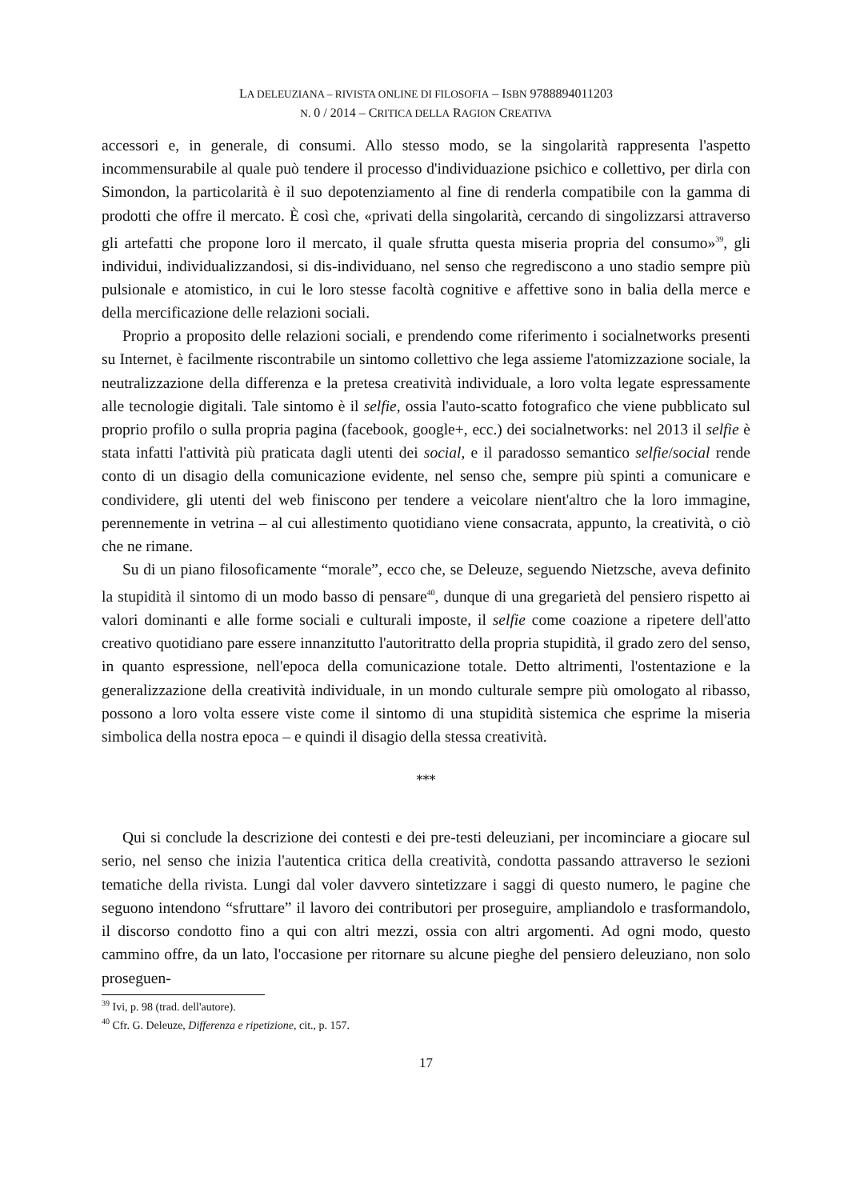LA DELEUZIANA – RIVISTA ONLINE DI FILOSOFIA – ISBN 9788894011203
N. 0 / 2014 – CRITICA DELLA RAGION CREATIVA
accessori e, in generale, di consumi. Allo stesso modo, se la singolarità rappresenta l'a­spetto incommensurabile al quale può tendere il processo d'individuazione psichico e collettivo, per dirla con Simondon, la particolarità è il suo depotenziamento al fine di renderla compatibile con la gamma di prodotti che offre il mercato. È così che, «privati della singolarità, cercando di singolizzarsi attraverso gli artefatti che propone loro il mercato, il quale sfrutta questa miseria propria del consumo»<sup>39</sup>, gli individui, individualizzandosi, si dis-individuano, nel senso che regrediscono a uno stadio sempre più pulsionale e atomistico, in cui le loro stesse facoltà cognitive e affettive sono in balia della merce e della mercificazione delle relazioni sociali.
Proprio a proposito delle relazioni sociali, e prendendo come riferimento i socialnet­works presenti su Internet, è facilmente riscontrabile un sintomo collettivo che lega as­sieme l'atomizzazione sociale, la neutralizzazione della differenza e la pretesa creatività individuale, a loro volta legate espressamente alle tecnologie digitali. Tale sintomo è il selfie, ossia l'auto-scatto fotografico che viene pubblicato sul proprio profilo o sulla pro­pria pagina (facebook, google+, ecc.) dei socialnetworks: nel 2013 il selfie è stata infatti l'attività più praticata dagli utenti dei social, e il paradosso semantico selfie/social rende conto di un disagio della comunicazione evidente, nel senso che, sempre più spinti a co­municare e condividere, gli utenti del web finiscono per tendere a veicolare nient'altro che la loro immagine, perennemente in vetrina – al cui allestimento quotidiano viene consacrata, appunto, la creatività, o ciò che ne rimane.
Su di un piano filosoficamente “morale”, ecco che, se Deleuze, seguendo Nietzsche, aveva definito la stupidità il sintomo di un modo basso di pensare<sup>40</sup>, dunque di una gre­garietà del pensiero rispetto ai valori dominanti e alle forme sociali e culturali imposte, il selfie come coazione a ripetere dell'atto creativo quotidiano pare essere innanzitutto l'autoritratto della propria stupidità, il grado zero del senso, in quanto espressione, nel­l'epoca della comunicazione totale. Detto altrimenti, l'ostentazione e la generalizzazione della creatività individuale, in un mondo culturale sempre più omologato al ribasso, pos­sono a loro volta essere viste come il sintomo di una stupidità sistemica che esprime la miseria simbolica della nostra epoca – e quindi il disagio della stessa creatività.
***
Qui si conclude la descrizione dei contesti e dei pre-testi deleuziani, per incominciare a giocare sul serio, nel senso che inizia l'autentica critica della creatività, condotta pas­sando attraverso le sezioni tematiche della rivista. Lungi dal voler davvero sintetizzare i saggi di questo numero, le pagine che seguono intendono “sfruttare” il lavoro dei contri­butori per proseguire, ampliandolo e trasformandolo, il discorso condotto fino a qui con altri mezzi, ossia con altri argomenti. Ad ogni modo, questo cammino offre, da un lato, l'occasione per ritornare su alcune pieghe del pensiero deleuziano, non solo proseguen-
<sup>39</sup> Ivi, p. 98 (trad. dell'autore).
<sup>40</sup> Cfr. G. Deleuze, Differenza e ripetizione, cit., p. 157.
17